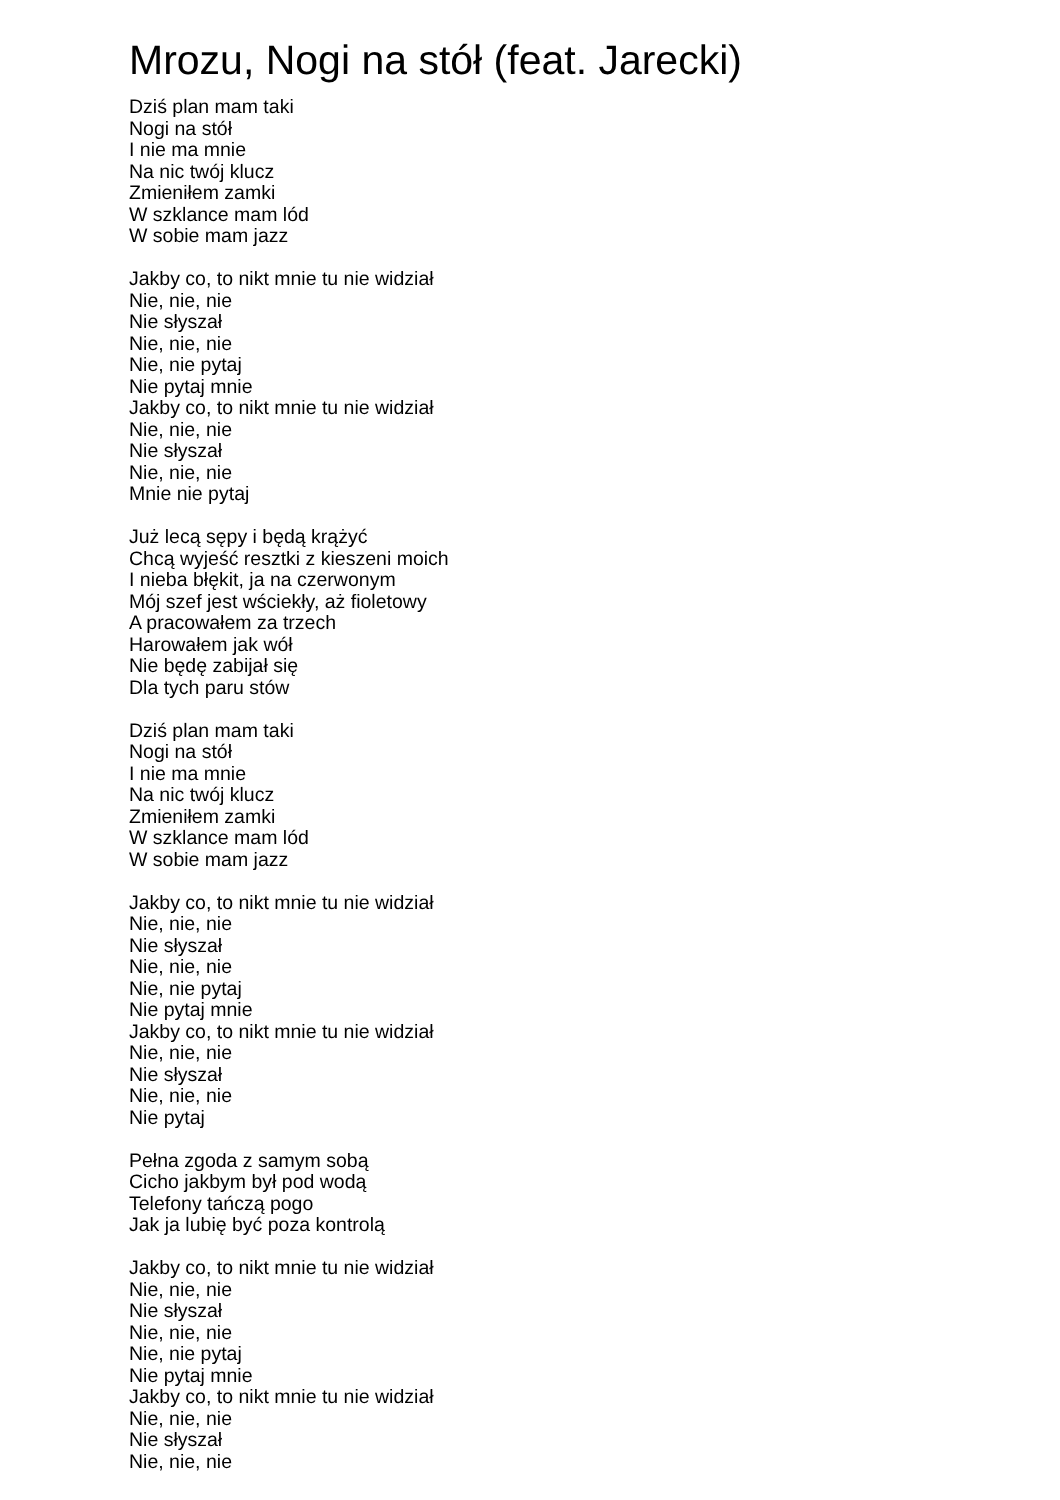Mrozu, Nogi na stół (feat. Jarecki)
Dziś plan mam taki
Nogi na stół
I nie ma mnie
Na nic twój klucz
Zmieniłem zamki
W szklance mam lód
W sobie mam jazz
Jakby co, to nikt mnie tu nie widział
Nie, nie, nie
Nie słyszał
Nie, nie, nie
Nie, nie pytaj
Nie pytaj mnie
Jakby co, to nikt mnie tu nie widział
Nie, nie, nie
Nie słyszał
Nie, nie, nie
Mnie nie pytaj
Już lecą sępy i będą krążyć
Chcą wyjeść resztki z kieszeni moich
I nieba błękit, ja na czerwonym
Mój szef jest wściekły, aż fioletowy
A pracowałem za trzech
Harowałem jak wół
Nie będę zabijał się
Dla tych paru stów
Dziś plan mam taki
Nogi na stół
I nie ma mnie
Na nic twój klucz
Zmieniłem zamki
W szklance mam lód
W sobie mam jazz
Jakby co, to nikt mnie tu nie widział
Nie, nie, nie
Nie słyszał
Nie, nie, nie
Nie, nie pytaj
Nie pytaj mnie
Jakby co, to nikt mnie tu nie widział
Nie, nie, nie
Nie słyszał
Nie, nie, nie
Nie pytaj
Pełna zgoda z samym sobą
Cicho jakbym był pod wodą
Telefony tańczą pogo
Jak ja lubię być poza kontrolą
Jakby co, to nikt mnie tu nie widział
Nie, nie, nie
Nie słyszał
Nie, nie, nie
Nie, nie pytaj
Nie pytaj mnie
Jakby co, to nikt mnie tu nie widział
Nie, nie, nie
Nie słyszał
Nie, nie, nie